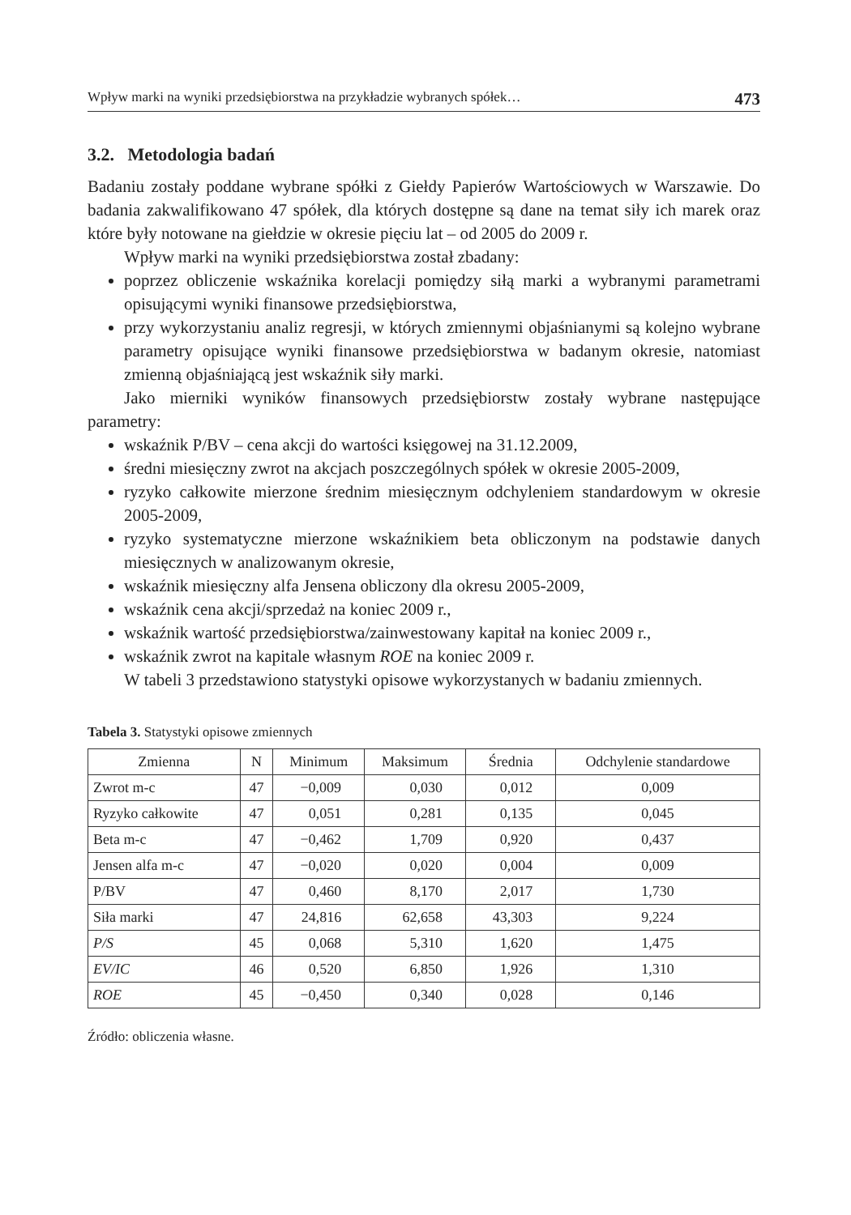Wpływ marki na wyniki przedsiębiorstwa na przykładzie wybranych spółek… 473
3.2. Metodologia badań
Badaniu zostały poddane wybrane spółki z Giełdy Papierów Wartościowych w Warszawie. Do badania zakwalifikowano 47 spółek, dla których dostępne są dane na temat siły ich marek oraz które były notowane na giełdzie w okresie pięciu lat – od 2005 do 2009 r.
Wpływ marki na wyniki przedsiębiorstwa został zbadany:
poprzez obliczenie wskaźnika korelacji pomiędzy siłą marki a wybranymi parametrami opisującymi wyniki finansowe przedsiębiorstwa,
przy wykorzystaniu analiz regresji, w których zmiennymi objaśnianymi są kolejno wybrane parametry opisujące wyniki finansowe przedsiębiorstwa w badanym okresie, natomiast zmienną objaśniającą jest wskaźnik siły marki.
Jako mierniki wyników finansowych przedsiębiorstw zostały wybrane następujące parametry:
wskaźnik P/BV – cena akcji do wartości księgowej na 31.12.2009,
średni miesięczny zwrot na akcjach poszczególnych spółek w okresie 2005-2009,
ryzyko całkowite mierzone średnim miesięcznym odchyleniem standardowym w okresie 2005-2009,
ryzyko systematyczne mierzone wskaźnikiem beta obliczonym na podstawie danych miesięcznych w analizowanym okresie,
wskaźnik miesięczny alfa Jensena obliczony dla okresu 2005-2009,
wskaźnik cena akcji/sprzedaż na koniec 2009 r.,
wskaźnik wartość przedsiębiorstwa/zainwestowany kapitał na koniec 2009 r.,
wskaźnik zwrot na kapitale własnym ROE na koniec 2009 r.
W tabeli 3 przedstawiono statystyki opisowe wykorzystanych w badaniu zmiennych.
Tabela 3. Statystyki opisowe zmiennych
| Zmienna | N | Minimum | Maksimum | Średnia | Odchylenie standardowe |
| --- | --- | --- | --- | --- | --- |
| Zwrot m-c | 47 | −0,009 | 0,030 | 0,012 | 0,009 |
| Ryzyko całkowite | 47 | 0,051 | 0,281 | 0,135 | 0,045 |
| Beta m-c | 47 | −0,462 | 1,709 | 0,920 | 0,437 |
| Jensen alfa m-c | 47 | −0,020 | 0,020 | 0,004 | 0,009 |
| P/BV | 47 | 0,460 | 8,170 | 2,017 | 1,730 |
| Siła marki | 47 | 24,816 | 62,658 | 43,303 | 9,224 |
| P/S | 45 | 0,068 | 5,310 | 1,620 | 1,475 |
| EV/IC | 46 | 0,520 | 6,850 | 1,926 | 1,310 |
| ROE | 45 | −0,450 | 0,340 | 0,028 | 0,146 |
Źródło: obliczenia własne.